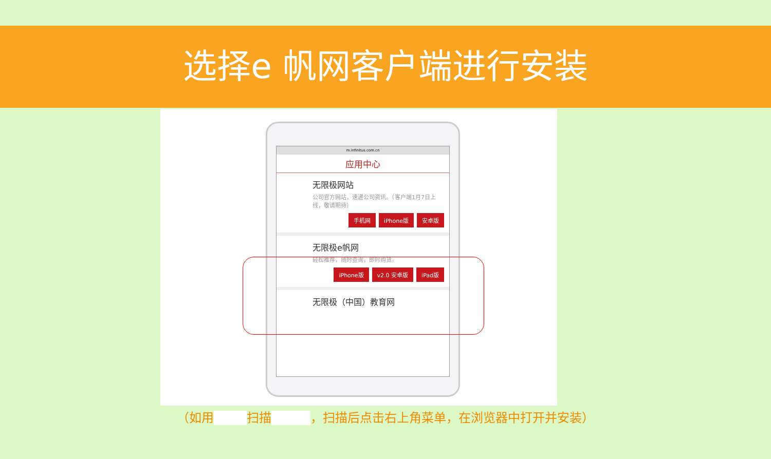选择e 帆网客户端进行安装
m.infinitus.com.cn
应用中心
无限极网站
公司官方网站，速递公司资讯。（客户端1月7日上线，敬请期待）
手机网 iPhone版 安卓版
无限极e帆网
轻松推荐，随时查询，即时购货。
iPhone版 v2.0 安卓版 iPad版
无限极（中国）教育网
（如用 __ 扫描 ___ ，扫描后点击右上角菜单，在浏览器中打开并安装）